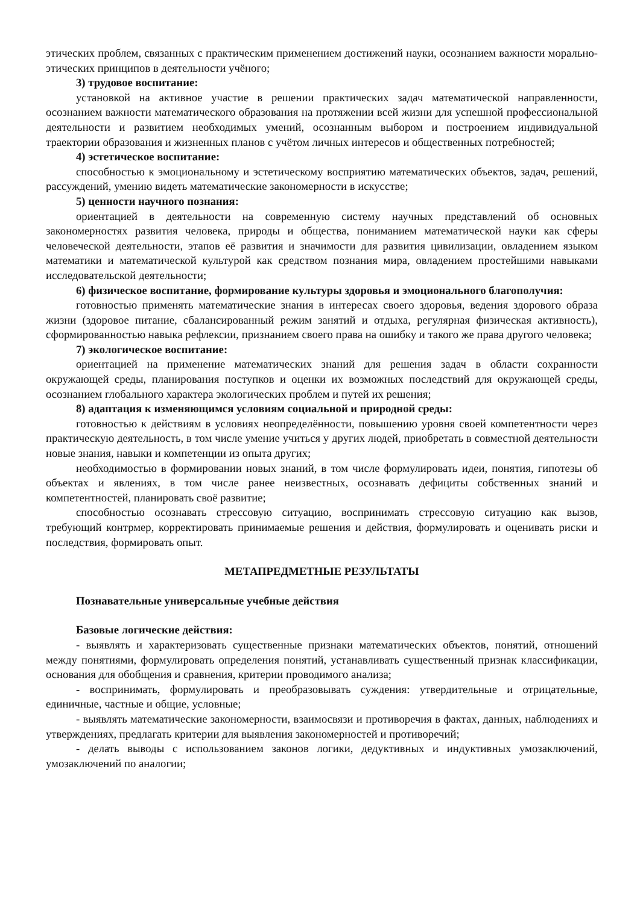этических проблем, связанных с практическим применением достижений науки, осознанием важности морально-этических принципов в деятельности учёного;
3) трудовое воспитание:
установкой на активное участие в решении практических задач математической направленности, осознанием важности математического образования на протяжении всей жизни для успешной профессиональной деятельности и развитием необходимых умений, осознанным выбором и построением индивидуальной траектории образования и жизненных планов с учётом личных интересов и общественных потребностей;
4) эстетическое воспитание:
способностью к эмоциональному и эстетическому восприятию математических объектов, задач, решений, рассуждений, умению видеть математические закономерности в искусстве;
5) ценности научного познания:
ориентацией в деятельности на современную систему научных представлений об основных закономерностях развития человека, природы и общества, пониманием математической науки как сферы человеческой деятельности, этапов её развития и значимости для развития цивилизации, овладением языком математики и математической культурой как средством познания мира, овладением простейшими навыками исследовательской деятельности;
6) физическое воспитание, формирование культуры здоровья и эмоционального благополучия:
готовностью применять математические знания в интересах своего здоровья, ведения здорового образа жизни (здоровое питание, сбалансированный режим занятий и отдыха, регулярная физическая активность), сформированностью навыка рефлексии, признанием своего права на ошибку и такого же права другого человека;
7) экологическое воспитание:
ориентацией на применение математических знаний для решения задач в области сохранности окружающей среды, планирования поступков и оценки их возможных последствий для окружающей среды, осознанием глобального характера экологических проблем и путей их решения;
8) адаптация к изменяющимся условиям социальной и природной среды:
готовностью к действиям в условиях неопределённости, повышению уровня своей компетентности через практическую деятельность, в том числе умение учиться у других людей, приобретать в совместной деятельности новые знания, навыки и компетенции из опыта других;
необходимостью в формировании новых знаний, в том числе формулировать идеи, понятия, гипотезы об объектах и явлениях, в том числе ранее неизвестных, осознавать дефициты собственных знаний и компетентностей, планировать своё развитие;
способностью осознавать стрессовую ситуацию, воспринимать стрессовую ситуацию как вызов, требующий контрмер, корректировать принимаемые решения и действия, формулировать и оценивать риски и последствия, формировать опыт.
МЕТАПРЕДМЕТНЫЕ РЕЗУЛЬТАТЫ
Познавательные универсальные учебные действия
Базовые логические действия:
- выявлять и характеризовать существенные признаки математических объектов, понятий, отношений между понятиями, формулировать определения понятий, устанавливать существенный признак классификации, основания для обобщения и сравнения, критерии проводимого анализа;
- воспринимать, формулировать и преобразовывать суждения: утвердительные и отрицательные, единичные, частные и общие, условные;
- выявлять математические закономерности, взаимосвязи и противоречия в фактах, данных, наблюдениях и утверждениях, предлагать критерии для выявления закономерностей и противоречий;
- делать выводы с использованием законов логики, дедуктивных и индуктивных умозаключений, умозаключений по аналогии;